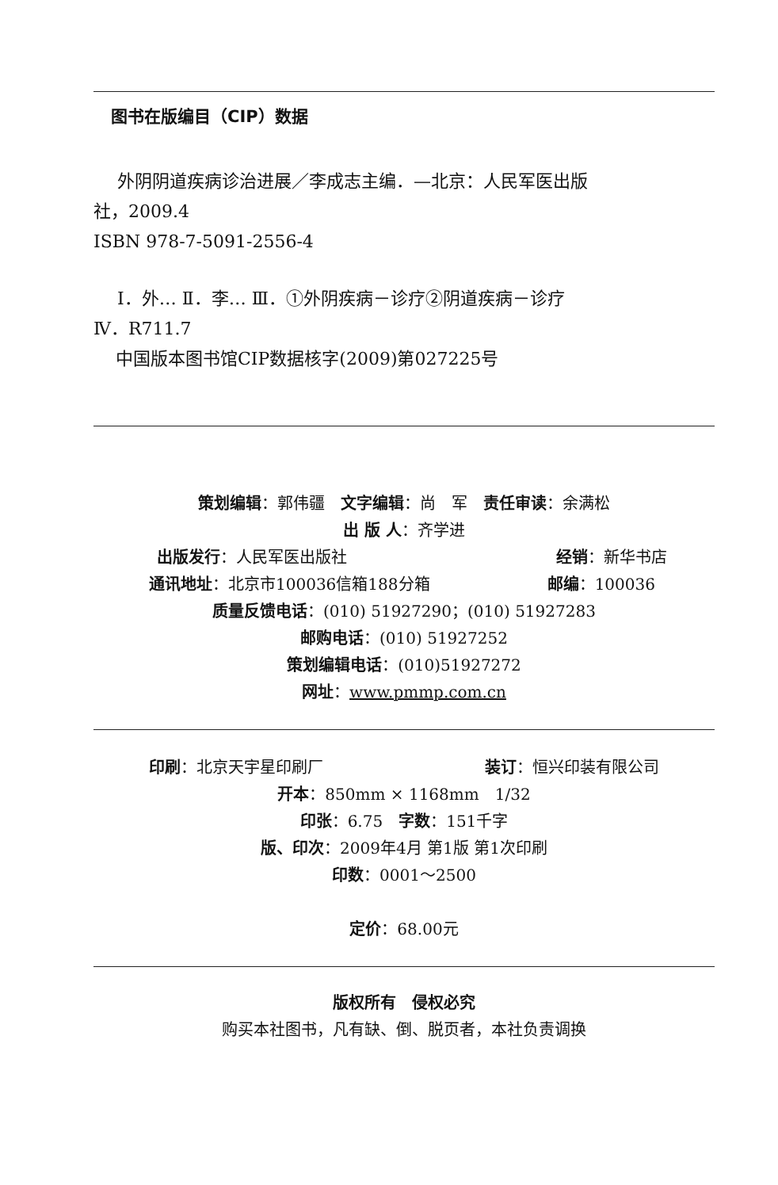图书在版编目（CIP）数据
外阴阴道疾病诊治进展／李成志主编．—北京：人民军医出版
社，2009.4
ISBN 978-7-5091-2556-4
Ⅰ．外… Ⅱ．李… Ⅲ．①外阴疾病－诊疗②阴道疾病－诊疗
Ⅳ．R711.7
中国版本图书馆CIP数据核字(2009)第027225号
策划编辑：郭伟疆　文字编辑：尚　军　责任审读：余满松
出 版 人：齐学进
出版发行：人民军医出版社 经销：新华书店
通讯地址：北京市100036信箱188分箱 邮编：100036
质量反馈电话：(010) 51927290；(010) 51927283
邮购电话：(010) 51927252
策划编辑电话：(010)51927272
网址：www.pmmp.com.cn
印刷：北京天宇星印刷厂 装订：恒兴印装有限公司
开本：850mm × 1168mm　1/32
印张：6.75　字数：151千字
版、印次：2009年4月 第1版 第1次印刷
印数：0001～2500
定价：68.00元
版权所有　侵权必究
购买本社图书，凡有缺、倒、脱页者，本社负责调换